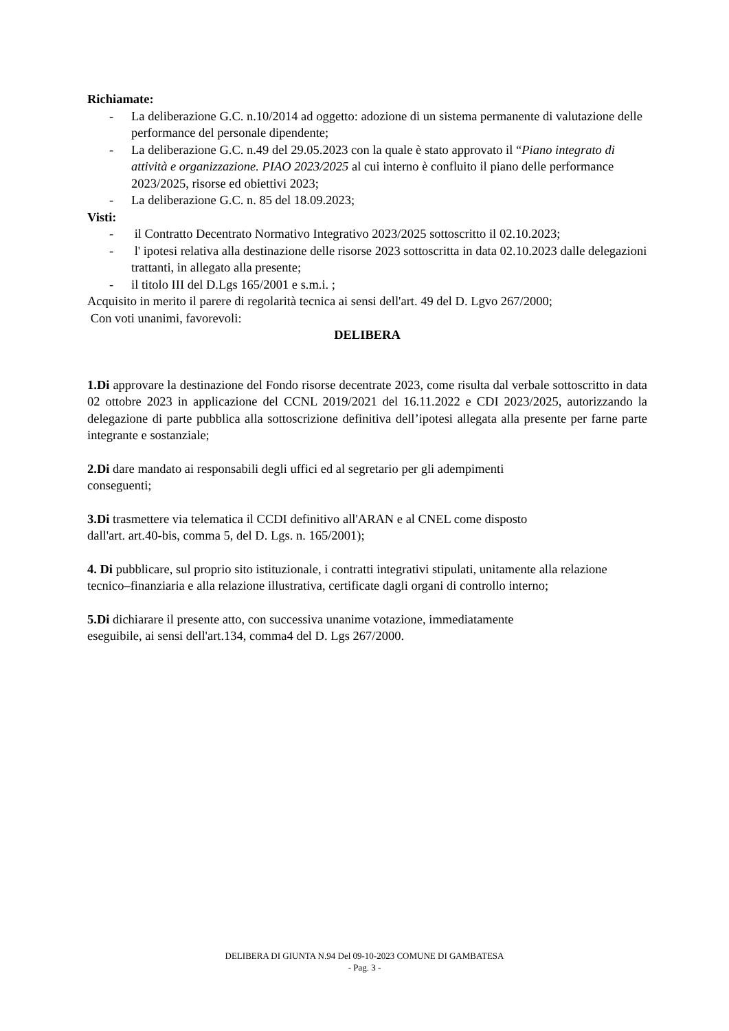Richiamate:
- La deliberazione G.C. n.10/2014 ad oggetto: adozione di un sistema permanente di valutazione delle performance del personale dipendente;
- La deliberazione G.C. n.49 del 29.05.2023 con la quale è stato approvato il “Piano integrato di attività e organizzazione. PIAO 2023/2025 al cui interno è confluito il piano delle performance 2023/2025, risorse ed obiettivi 2023;
- La deliberazione G.C. n. 85 del 18.09.2023;
Visti:
- il Contratto Decentrato Normativo Integrativo 2023/2025 sottoscritto il 02.10.2023;
- l' ipotesi relativa alla destinazione delle risorse 2023 sottoscritta in data 02.10.2023 dalle delegazioni trattanti, in allegato alla presente;
- il titolo III del D.Lgs 165/2001 e s.m.i. ;
Acquisito in merito il parere di regolarità tecnica ai sensi dell'art. 49 del D. Lgvo 267/2000;
Con voti unanimi, favorevoli:
DELIBERA
1.Di approvare la destinazione del Fondo risorse decentrate 2023, come risulta dal verbale sottoscritto in data 02 ottobre 2023 in applicazione del CCNL 2019/2021 del 16.11.2022 e CDI 2023/2025, autorizzando la delegazione di parte pubblica alla sottoscrizione definitiva dell’ipotesi allegata alla presente per farne parte integrante e sostanziale;
2.Di dare mandato ai responsabili degli uffici ed al segretario per gli adempimenti
conseguenti;
3.Di trasmettere via telematica il CCDI definitivo all'ARAN e al CNEL come disposto
dall'art. art.40-bis, comma 5, del D. Lgs. n. 165/2001);
4. Di pubblicare, sul proprio sito istituzionale, i contratti integrativi stipulati, unitamente alla relazione tecnico–finanziaria e alla relazione illustrativa, certificate dagli organi di controllo interno;
5.Di dichiarare il presente atto, con successiva unanime votazione, immediatamente
eseguibile, ai sensi dell'art.134, comma4 del D. Lgs 267/2000.
DELIBERA DI GIUNTA N.94 Del 09-10-2023 COMUNE DI GAMBATESA
- Pag. 3 -